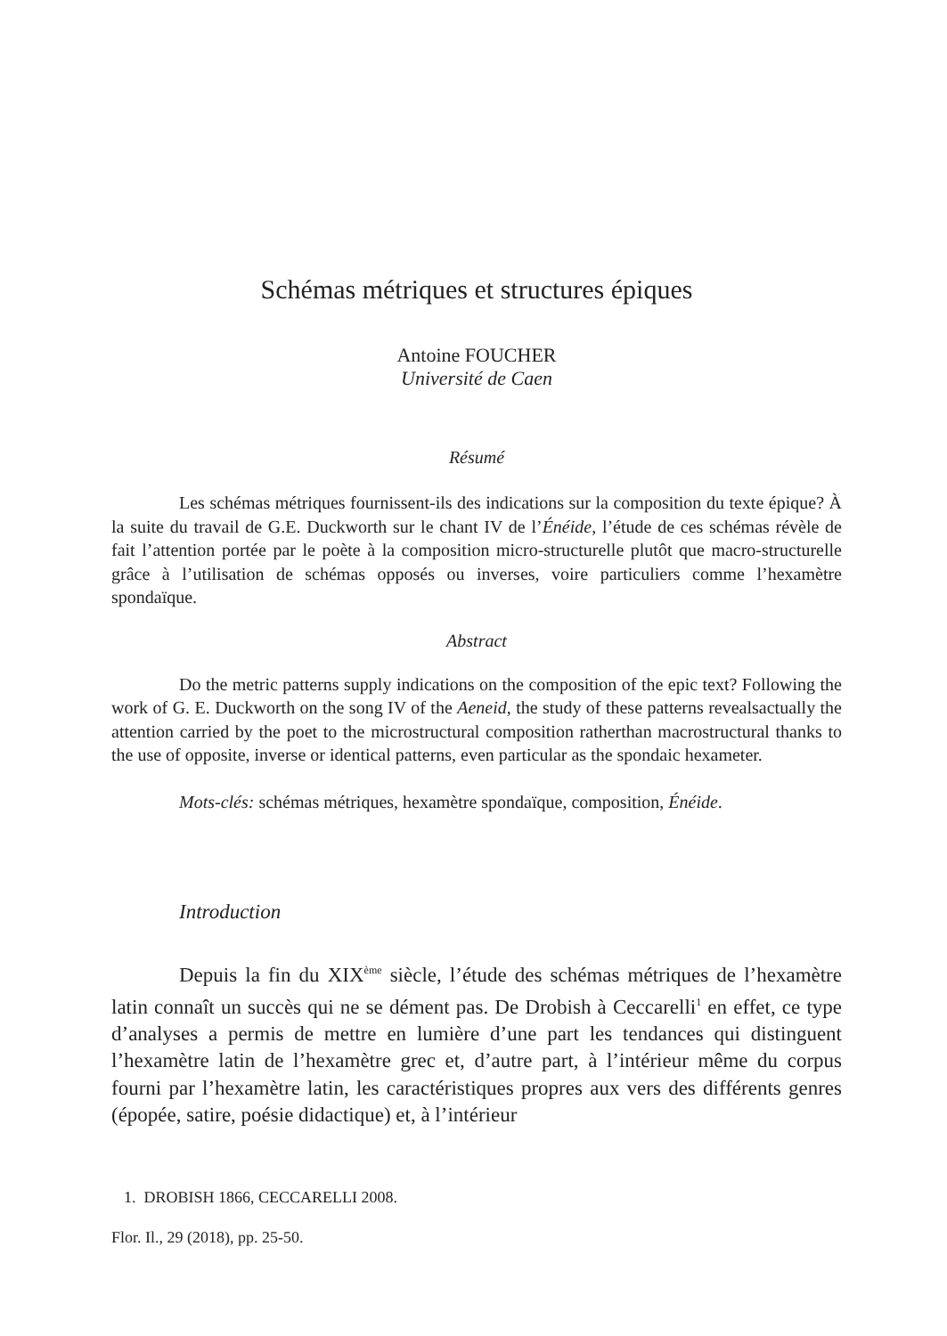Schémas métriques et structures épiques
Antoine FOUCHER
Université de Caen
Résumé
Les schémas métriques fournissent-ils des indications sur la composition du texte épique? À la suite du travail de G.E. Duckworth sur le chant IV de l’Énéide, l’étude de ces schémas révèle de fait l’attention portée par le poète à la composition micro-structurelle plutôt que macro-structurelle grâce à l’utilisation de schémas opposés ou inverses, voire particuliers comme l’hexamètre spondaïque.
Abstract
Do the metric patterns supply indications on the composition of the epic text? Following the work of G. E. Duckworth on the song IV of the Aeneid, the study of these patterns revealsactually the attention carried by the poet to the microstructural composition ratherthan macrostructural thanks to the use of opposite, inverse or identical patterns, even particular as the spondaic hexameter.
Mots-clés: schémas métriques, hexamètre spondaïque, composition, Énéide.
Introduction
Depuis la fin du XIX<sup>ème</sup> siècle, l’étude des schémas métriques de l’hexamètre latin connaît un succès qui ne se dément pas. De Drobish à Ceccarelli<sup>1</sup> en effet, ce type d’analyses a permis de mettre en lumière d’une part les tendances qui distinguent l’hexamètre latin de l’hexamètre grec et, d’autre part, à l’intérieur même du corpus fourni par l’hexamètre latin, les caractéristiques propres aux vers des différents genres (épopée, satire, poésie didactique) et, à l’intérieur
1. DROBISH 1866, CECCARELLI 2008.
Flor. Il., 29 (2018), pp. 25-50.